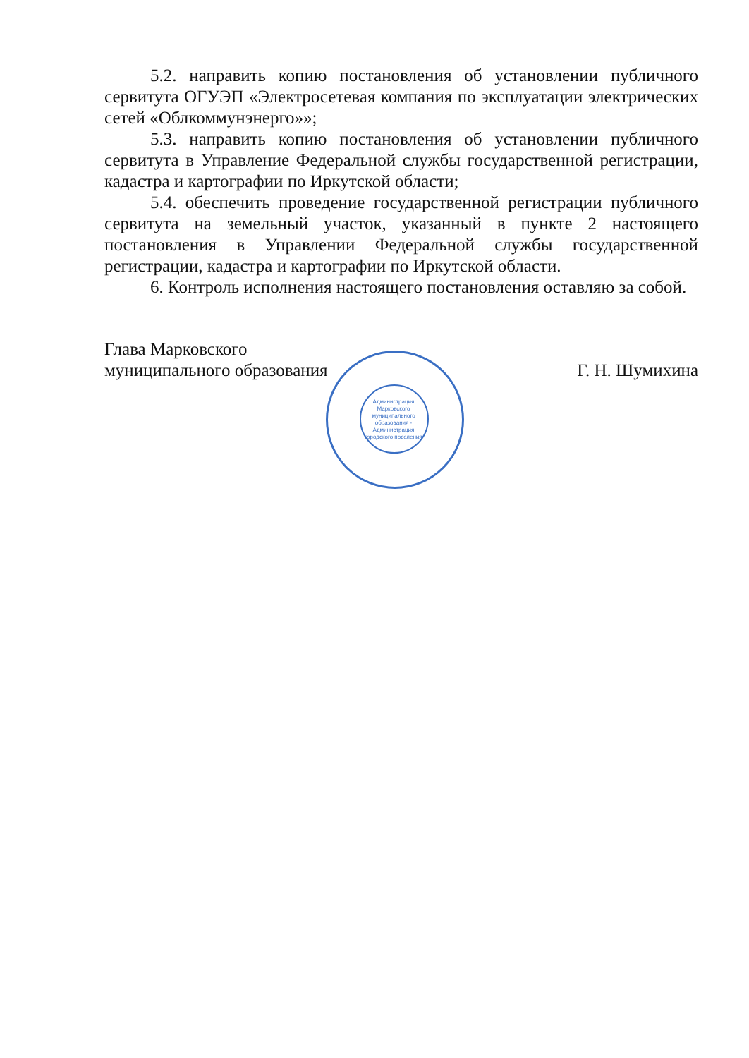5.2. направить копию постановления об установлении публичного сервитута ОГУЭП «Электросетевая компания по эксплуатации электрических сетей «Облкоммунэнерго»»;
5.3. направить копию постановления об установлении публичного сервитута в Управление Федеральной службы государственной регистрации, кадастра и картографии по Иркутской области;
5.4. обеспечить проведение государственной регистрации публичного сервитута на земельный участок, указанный в пункте 2 настоящего постановления в Управлении Федеральной службы государственной регистрации, кадастра и картографии по Иркутской области.
6. Контроль исполнения настоящего постановления оставляю за собой.
Глава Марковского
муниципального образования
Г. Н. Шумихина
Администрация Марковского муниципального образования - Администрация городского поселения